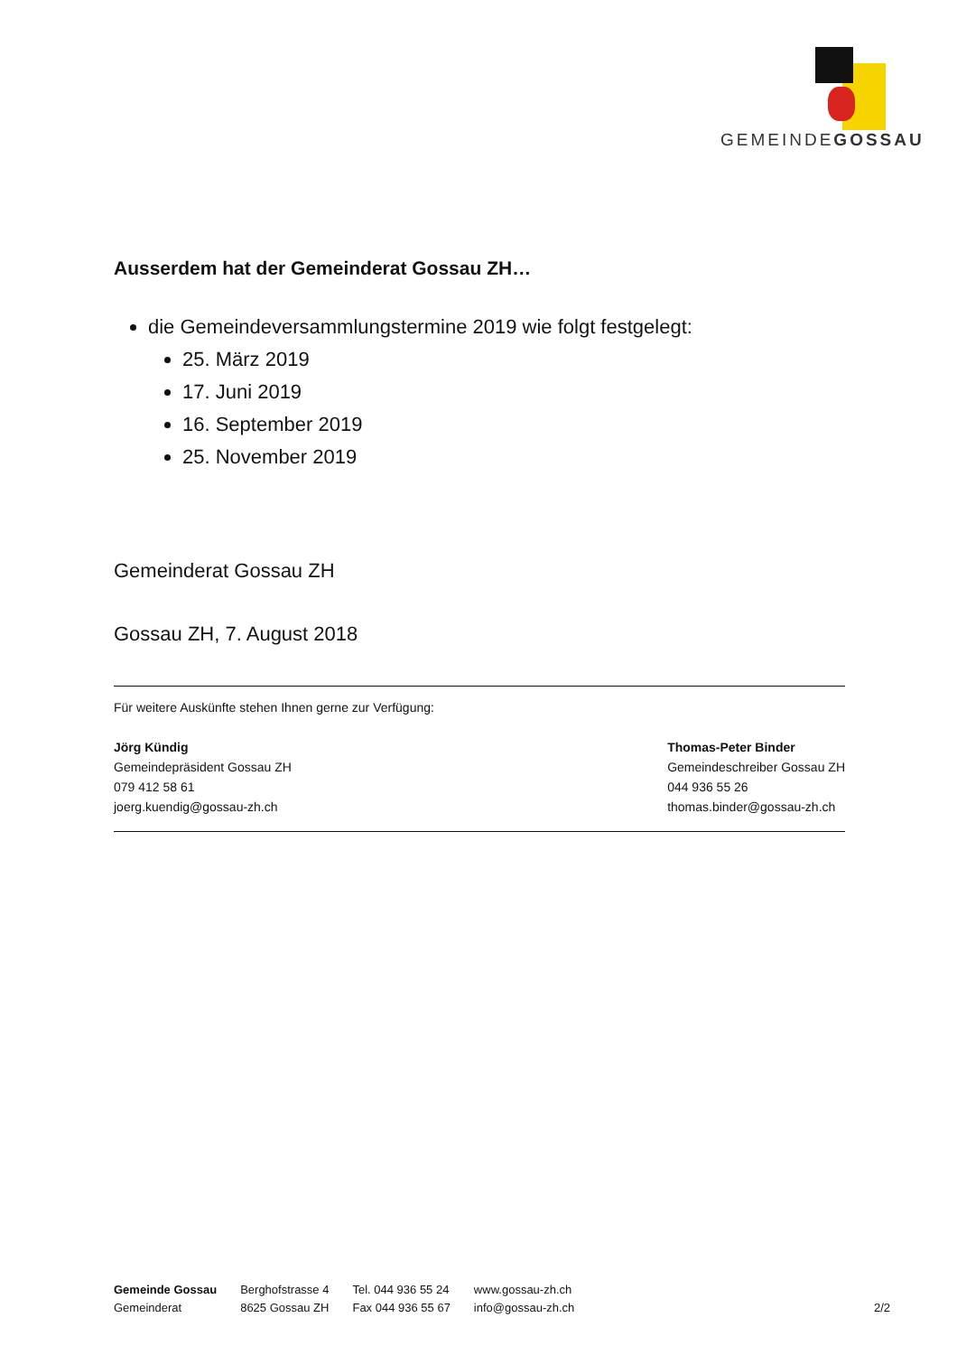GEMEINDEGOSSAU
Ausserdem hat der Gemeinderat Gossau ZH…
die Gemeindeversammlungstermine 2019 wie folgt festgelegt:
25. März 2019
17. Juni 2019
16. September 2019
25. November 2019
Gemeinderat Gossau ZH
Gossau ZH, 7. August 2018
Für weitere Auskünfte stehen Ihnen gerne zur Verfügung:
Jörg Kündig
Gemeindepräsident Gossau ZH
079 412 58 61
joerg.kuendig@gossau-zh.ch
Thomas-Peter Binder
Gemeindeschreiber Gossau ZH
044 936 55 26
thomas.binder@gossau-zh.ch
Gemeinde Gossau
Gemeinderat
Berghofstrasse 4
8625 Gossau ZH
Tel. 044 936 55 24
Fax 044 936 55 67
www.gossau-zh.ch
info@gossau-zh.ch
2/2